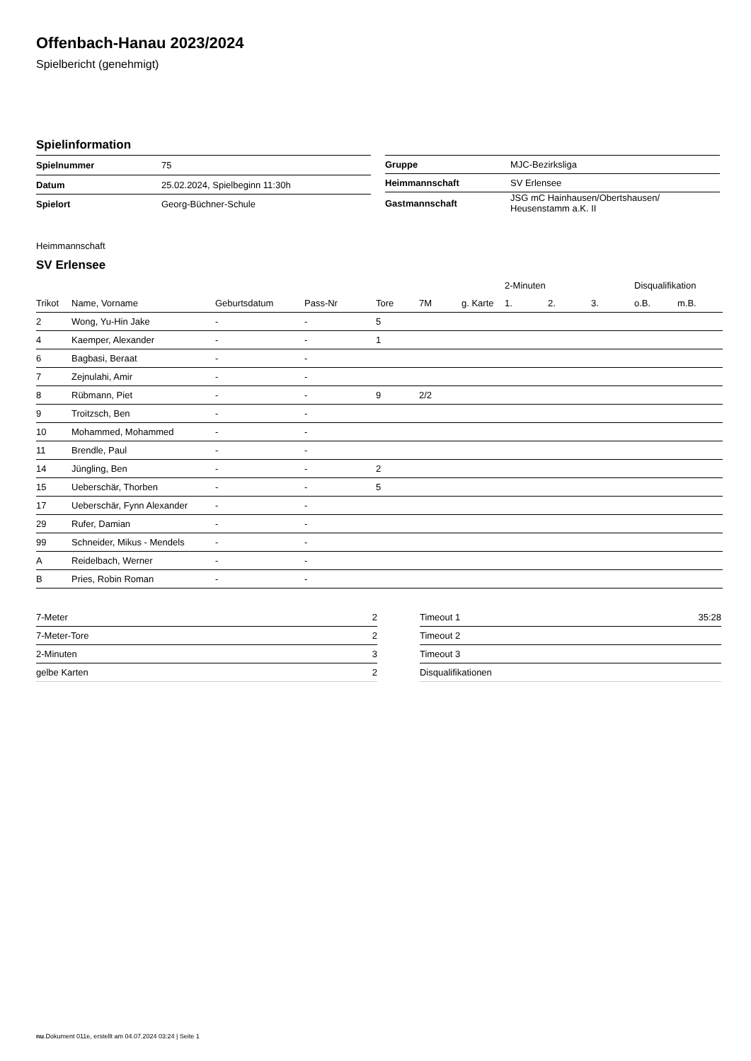Offenbach-Hanau 2023/2024
Spielbericht (genehmigt)
Spielinformation
| Spielnummer | 75 |
| Datum | 25.02.2024, Spielbeginn 11:30h |
| Spielort | Georg-Büchner-Schule |
| Gruppe | MJC-Bezirksliga |
| Heimmannschaft | SV Erlensee |
| Gastmannschaft | JSG mC Hainhausen/Obertshausen/ Heusenstamm a.K. II |
Heimmannschaft
SV Erlensee
| | | | | | | | 2-Minuten | | | Disqualifikation | |
| --- | --- | --- | --- | --- | --- | --- | --- | --- | --- | --- | --- |
| Trikot | Name, Vorname | Geburtsdatum | Pass-Nr | Tore | 7M | g. Karte | 1. | 2. | 3. | o.B. | m.B. |
| 2 | Wong, Yu-Hin Jake | - | - | 5 | | | | | | | |
| 4 | Kaemper, Alexander | - | - | 1 | | | | | | | |
| 6 | Bagbasi, Beraat | - | - | | | | | | | | |
| 7 | Zejnulahi, Amir | - | - | | | | | | | | |
| 8 | Rübmann, Piet | - | - | 9 | 2/2 | | | | | | |
| 9 | Troitzsch, Ben | - | - | | | | | | | | |
| 10 | Mohammed, Mohammed | - | - | | | | | | | | |
| 11 | Brendle, Paul | - | - | | | | | | | | |
| 14 | Jüngling, Ben | - | - | 2 | | | | | | | |
| 15 | Ueberschär, Thorben | - | - | 5 | | | | | | | |
| 17 | Ueberschär, Fynn Alexander | - | - | | | | | | | | |
| 29 | Rufer, Damian | - | - | | | | | | | | |
| 99 | Schneider, Mikus - Mendels | - | - | | | | | | | | |
| A | Reidelbach, Werner | - | - | | | | | | | | |
| B | Pries, Robin Roman | - | - | | | | | | | | |
| 7-Meter | 2 |
| 7-Meter-Tore | 2 |
| 2-Minuten | 3 |
| gelbe Karten | 2 |
| Timeout 1 | 35:28 |
| Timeout 2 | |
| Timeout 3 | |
| Disqualifikationen | |
nu.Dokument 011e, erstellt am 04.07.2024 03:24 | Seite 1